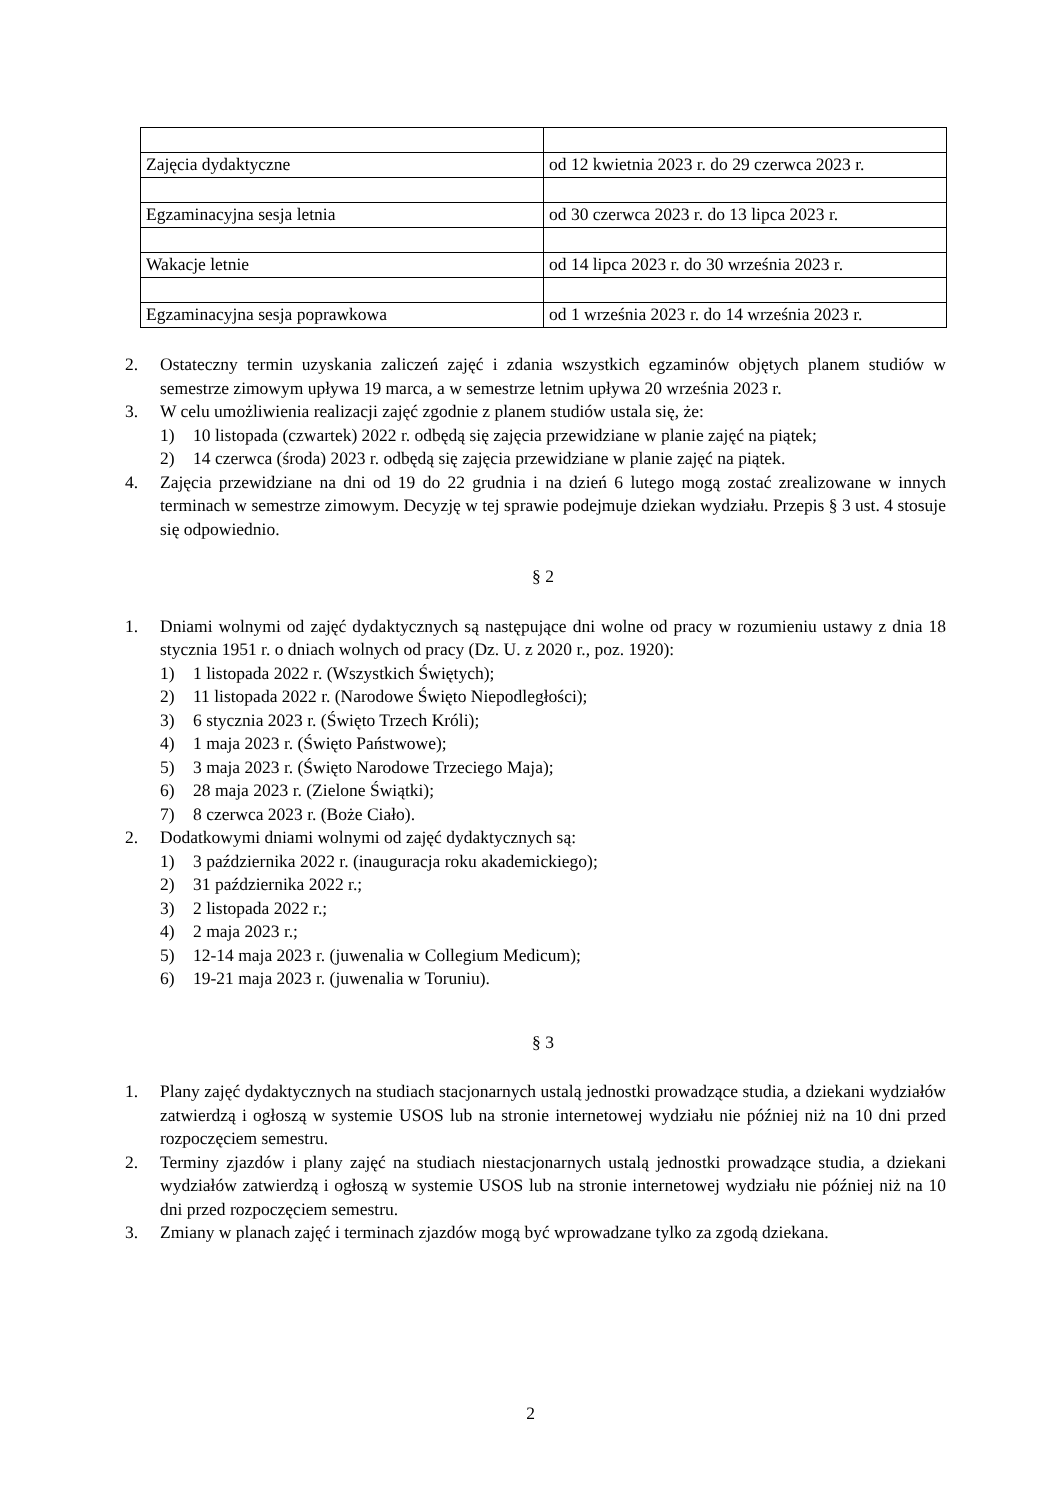| Zajęcia dydaktyczne | od 12 kwietnia 2023 r. do 29 czerwca 2023 r. |
| Egzaminacyjna sesja letnia | od 30 czerwca 2023 r. do 13 lipca 2023 r. |
| Wakacje letnie | od 14 lipca 2023 r. do 30 września 2023 r. |
| Egzaminacyjna sesja poprawkowa | od 1 września 2023 r. do 14 września 2023 r. |
2. Ostateczny termin uzyskania zaliczeń zajęć i zdania wszystkich egzaminów objętych planem studiów w semestrze zimowym upływa 19 marca, a w semestrze letnim upływa 20 września 2023 r.
3. W celu umożliwienia realizacji zajęć zgodnie z planem studiów ustala się, że:
1) 10 listopada (czwartek) 2022 r. odbędą się zajęcia przewidziane w planie zajęć na piątek;
2) 14 czerwca (środa) 2023 r. odbędą się zajęcia przewidziane w planie zajęć na piątek.
4. Zajęcia przewidziane na dni od 19 do 22 grudnia i na dzień 6 lutego mogą zostać zrealizowane w innych terminach w semestrze zimowym. Decyzję w tej sprawie podejmuje dziekan wydziału. Przepis § 3 ust. 4 stosuje się odpowiednio.
§ 2
1. Dniami wolnymi od zajęć dydaktycznych są następujące dni wolne od pracy w rozumieniu ustawy z dnia 18 stycznia 1951 r. o dniach wolnych od pracy (Dz. U. z 2020 r., poz. 1920):
1) 1 listopada 2022 r. (Wszystkich Świętych);
2) 11 listopada 2022 r. (Narodowe Święto Niepodległości);
3) 6 stycznia 2023 r. (Święto Trzech Króli);
4) 1 maja 2023 r. (Święto Państwowe);
5) 3 maja 2023 r. (Święto Narodowe Trzeciego Maja);
6) 28 maja 2023 r. (Zielone Świątki);
7) 8 czerwca 2023 r. (Boże Ciało).
2. Dodatkowymi dniami wolnymi od zajęć dydaktycznych są:
1) 3 października 2022 r. (inauguracja roku akademickiego);
2) 31 października 2022 r.;
3) 2 listopada 2022 r.;
4) 2 maja 2023 r.;
5) 12-14 maja 2023 r. (juwenalia w Collegium Medicum);
6) 19-21 maja 2023 r. (juwenalia w Toruniu).
§ 3
1. Plany zajęć dydaktycznych na studiach stacjonarnych ustalą jednostki prowadzące studia, a dziekani wydziałów zatwierdzą i ogłoszą w systemie USOS lub na stronie internetowej wydziału nie później niż na 10 dni przed rozpoczęciem semestru.
2. Terminy zjazdów i plany zajęć na studiach niestacjonarnych ustalą jednostki prowadzące studia, a dziekani wydziałów zatwierdzą i ogłoszą w systemie USOS lub na stronie internetowej wydziału nie później niż na 10 dni przed rozpoczęciem semestru.
3. Zmiany w planach zajęć i terminach zjazdów mogą być wprowadzane tylko za zgodą dziekana.
2